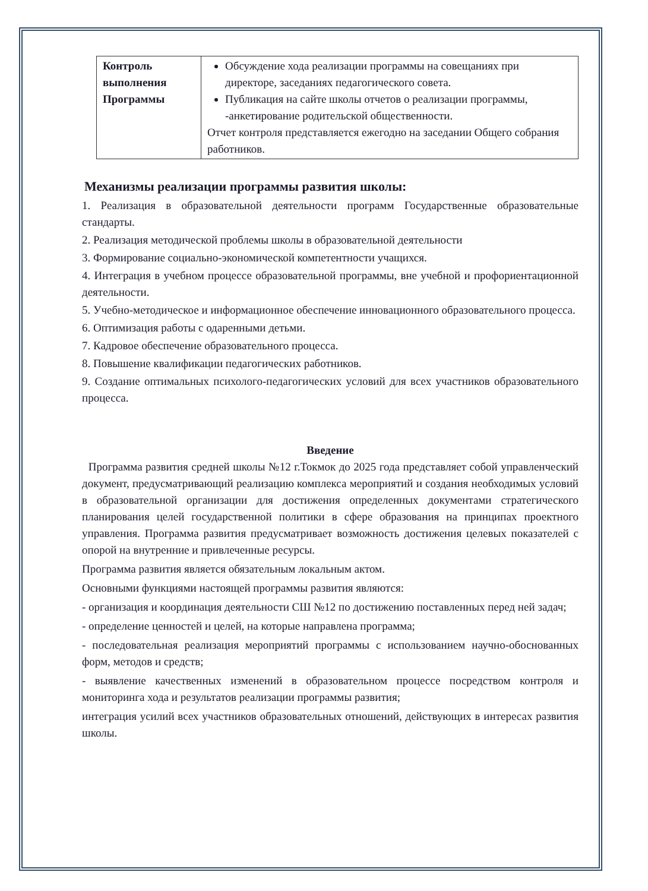| Контроль выполнения Программы | Обсуждение хода реализации программы на совещаниях при директоре, заседаниях педагогического совета. Публикация на сайте школы отчетов о реализации программы, -анкетирование родительской общественности. Отчет контроля представляется ежегодно на заседании Общего собрания работников. |
Механизмы реализации программы развития школы:
1. Реализация в образовательной деятельности программ Государственные образовательные стандарты.
2. Реализация методической проблемы школы в образовательной деятельности
3. Формирование социально-экономической компетентности учащихся.
4. Интеграция в учебном процессе образовательной программы, вне учебной и профориентационной деятельности.
5. Учебно-методическое и информационное обеспечение инновационного образовательного процесса.
6. Оптимизация работы с одаренными детьми.
7. Кадровое обеспечение образовательного процесса.
8. Повышение квалификации педагогических работников.
9. Создание оптимальных психолого-педагогических условий для всех участников образовательного процесса.
Введение
Программа развития средней школы №12 г.Токмок до 2025 года представляет собой управленческий документ, предусматривающий реализацию комплекса мероприятий и создания необходимых условий в образовательной организации для достижения определенных документами стратегического планирования целей государственной политики в сфере образования на принципах проектного управления. Программа развития предусматривает возможность достижения целевых показателей с опорой на внутренние и привлеченные ресурсы.
Программа развития является обязательным локальным актом.
Основными функциями настоящей программы развития являются:
- организация и координация деятельности СШ №12 по достижению поставленных перед ней задач;
- определение ценностей и целей, на которые направлена программа;
- последовательная реализация мероприятий программы с использованием научно-обоснованных форм, методов и средств;
- выявление качественных изменений в образовательном процессе посредством контроля и мониторинга хода и результатов реализации программы развития;
интеграция усилий всех участников образовательных отношений, действующих в интересах развития школы.